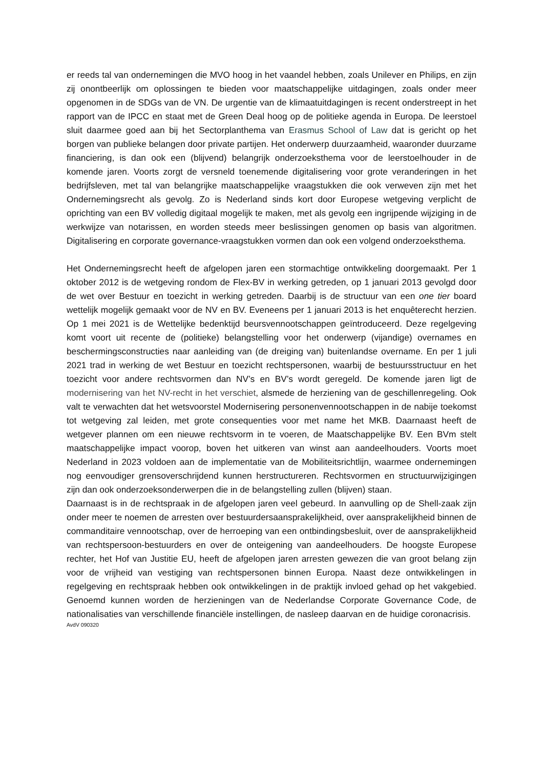er reeds tal van ondernemingen die MVO hoog in het vaandel hebben, zoals Unilever en Philips, en zijn zij onontbeerlijk om oplossingen te bieden voor maatschappelijke uitdagingen, zoals onder meer opgenomen in de SDGs van de VN. De urgentie van de klimaatuitdagingen is recent onderstreept in het rapport van de IPCC en staat met de Green Deal hoog op de politieke agenda in Europa. De leerstoel sluit daarmee goed aan bij het Sectorplanthema van Erasmus School of Law dat is gericht op het borgen van publieke belangen door private partijen. Het onderwerp duurzaamheid, waaronder duurzame financiering, is dan ook een (blijvend) belangrijk onderzoeksthema voor de leerstoelhouder in de komende jaren. Voorts zorgt de versneld toenemende digitalisering voor grote veranderingen in het bedrijfsleven, met tal van belangrijke maatschappelijke vraagstukken die ook verweven zijn met het Ondernemingsrecht als gevolg. Zo is Nederland sinds kort door Europese wetgeving verplicht de oprichting van een BV volledig digitaal mogelijk te maken, met als gevolg een ingrijpende wijziging in de werkwijze van notarissen, en worden steeds meer beslissingen genomen op basis van algoritmen. Digitalisering en corporate governance-vraagstukken vormen dan ook een volgend onderzoeksthema.
Het Ondernemingsrecht heeft de afgelopen jaren een stormachtige ontwikkeling doorgemaakt. Per 1 oktober 2012 is de wetgeving rondom de Flex-BV in werking getreden, op 1 januari 2013 gevolgd door de wet over Bestuur en toezicht in werking getreden. Daarbij is de structuur van een one tier board wettelijk mogelijk gemaakt voor de NV en BV. Eveneens per 1 januari 2013 is het enquêterecht herzien. Op 1 mei 2021 is de Wettelijke bedenktijd beursvennootschappen geïntroduceerd. Deze regelgeving komt voort uit recente de (politieke) belangstelling voor het onderwerp (vijandige) overnames en beschermingsconstructies naar aanleiding van (de dreiging van) buitenlandse overname. En per 1 juli 2021 trad in werking de wet Bestuur en toezicht rechtspersonen, waarbij de bestuursstructuur en het toezicht voor andere rechtsvormen dan NV’s en BV’s wordt geregeld. De komende jaren ligt de modernisering van het NV-recht in het verschiet, alsmede de herziening van de geschillenregeling. Ook valt te verwachten dat het wetsvoorstel Modernisering personenvennootschappen in de nabije toekomst tot wetgeving zal leiden, met grote consequenties voor met name het MKB. Daarnaast heeft de wetgever plannen om een nieuwe rechtsvorm in te voeren, de Maatschappelijke BV. Een BVm stelt maatschappelijke impact voorop, boven het uitkeren van winst aan aandeelhouders. Voorts moet Nederland in 2023 voldoen aan de implementatie van de Mobiliteitsrichtlijn, waarmee ondernemingen nog eenvoudiger grensoverschrijdend kunnen herstructureren. Rechtsvormen en structuurwijzigingen zijn dan ook onderzoeksonderwerpen die in de belangstelling zullen (blijven) staan.
Daarnaast is in de rechtspraak in de afgelopen jaren veel gebeurd. In aanvulling op de Shell-zaak zijn onder meer te noemen de arresten over bestuurdersaansprakelijkheid, over aansprakelijkheid binnen de commanditaire vennootschap, over de herroeping van een ontbindingsbesluit, over de aansprakelijkheid van rechtspersoon-bestuurders en over de onteigening van aandeelhouders. De hoogste Europese rechter, het Hof van Justitie EU, heeft de afgelopen jaren arresten gewezen die van groot belang zijn voor de vrijheid van vestiging van rechtspersonen binnen Europa. Naast deze ontwikkelingen in regelgeving en rechtspraak hebben ook ontwikkelingen in de praktijk invloed gehad op het vakgebied. Genoemd kunnen worden de herzieningen van de Nederlandse Corporate Governance Code, de nationalisaties van verschillende financiële instellingen, de nasleep daarvan en de huidige coronacrisis.
AvdV 090320